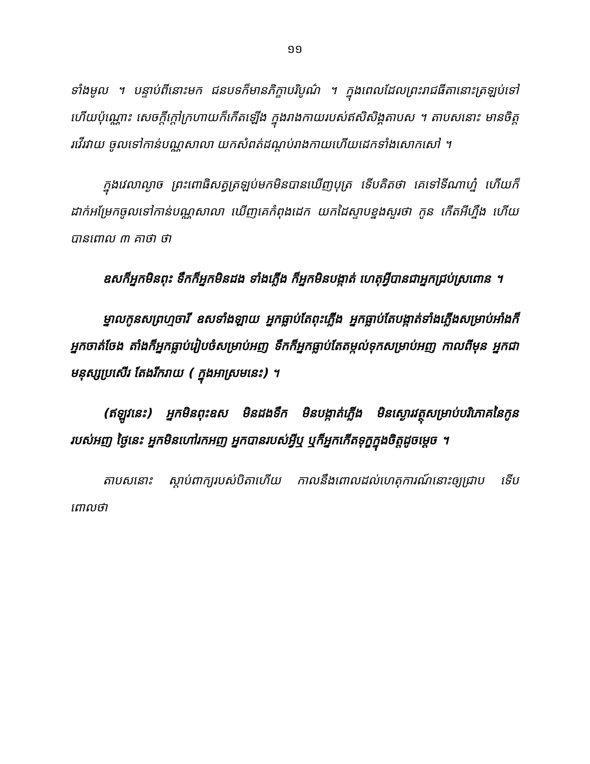១១
ទាំងមូល ។ បន្ទាប់ពីនោះមក ជនបទក៏មានភិក្ខាបរិបូណ៌ ។ ក្នុងពេលដែលព្រះរាជធីតានោះត្រឡប់ទៅហើយប៉ុណ្ណោះ សេចក្តីក្តៅក្រហាយក៏កើតឡើង ក្នុងរាងកាយរបស់ឥសិសិង្គតាបស ។ តាបសនោះ មានចិត្តរវើរវាយ ចូលទៅកាន់បណ្ណសាលា យកសំពត់ដណ្តប់រាងកាយហើយដេកទាំងសោកសៅ ។
ក្នុងវេលាល្ងាច ព្រះពោធិសត្វត្រឡប់មកមិនបានឃើញបុត្រ ទើបគិតថា គេទៅទីណាហ្ន៎ ហើយក៏ដាក់អម្រែកចូលទៅកាន់បណ្ណសាលា ឃើញគេកំពុងដេក យកដៃស្ទាបខ្នងសួរថា កូន កើតអីហ្នឹង ហើយបានពោល ៣ គាថា ថា
ឧសក៏អ្នកមិនពុះ ទឹកក៏អ្នកមិនដង ទាំងភ្លើង ក៏អ្នកមិនបង្កាត់ ហេតុអ្វីបានជាអ្នកជ្រប់ស្រពោន ។
ម្នាលកូនសព្រហ្មចារី ឧសទាំងឡាយ អ្នកធ្លាប់តែពុះភ្លើង អ្នកធ្លាប់តែបង្កាត់ទាំងភ្លើងសម្រាប់អាំងក៏អ្នកចាត់ចែង តាំងក៏អ្នកធ្លាប់រៀបចំសម្រាប់អញ ទឹកក៏អ្នកធ្លាប់តែតម្កល់ទុកសម្រាប់អញ កាលពីមុន អ្នកជាមនុស្សប្រសើរ តែងរីករាយ ( ក្នុងអាស្រមនេះ) ។
(ឥឡូវនេះ) អ្នកមិនពុះឧស មិនដងទឹក មិនបង្កាត់ភ្លើង មិនស្ងោរវត្ថុសម្រាប់បរិភោគនៃកូនរបស់អញ ថ្ងៃនេះ អ្នកមិនហៅរកអញ អ្នកបានរបស់អ្វីឬ ឬក៏អ្នកកើតទុក្ខក្នុងចិត្តដូចម្តេច ។
តាបសនោះ ស្តាប់ពាក្យរបស់បិតាហើយ កាលនឹងពោលដល់ហេតុការណ៍នោះឲ្យជ្រាប ទើបពោលថា